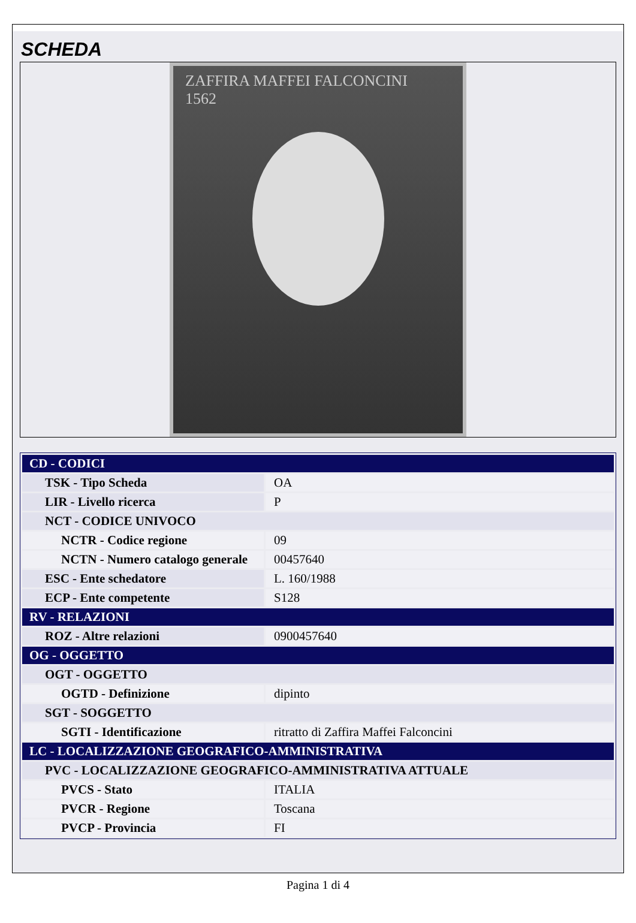SCHEDA
ZAFFIRA MAFFEI FALCONCINI
1562
| CD - CODICI | |
| TSK - Tipo Scheda | OA |
| LIR - Livello ricerca | P |
| NCT - CODICE UNIVOCO | |
| NCTR - Codice regione | 09 |
| NCTN - Numero catalogo generale | 00457640 |
| ESC - Ente schedatore | L. 160/1988 |
| ECP - Ente competente | S128 |
| RV - RELAZIONI | |
| ROZ - Altre relazioni | 0900457640 |
| OG - OGGETTO | |
| OGT - OGGETTO | |
| OGTD - Definizione | dipinto |
| SGT - SOGGETTO | |
| SGTI - Identificazione | ritratto di Zaffira Maffei Falconcini |
| LC - LOCALIZZAZIONE GEOGRAFICO-AMMINISTRATIVA | |
| PVC - LOCALIZZAZIONE GEOGRAFICO-AMMINISTRATIVA ATTUALE | |
| PVCS - Stato | ITALIA |
| PVCR - Regione | Toscana |
| PVCP - Provincia | FI |
Pagina 1 di 4